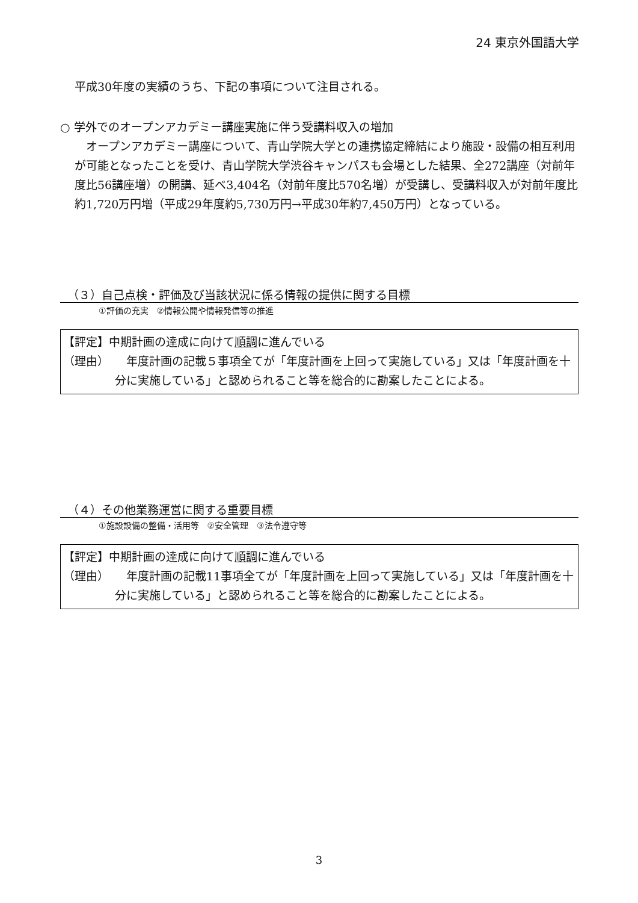24 東京外国語大学
平成30年度の実績のうち、下記の事項について注目される。
○ 学外でのオープンアカデミー講座実施に伴う受講料収入の増加
　オープンアカデミー講座について、青山学院大学との連携協定締結により施設・設備の相互利用が可能となったことを受け、青山学院大学渋谷キャンパスも会場とした結果、全272講座（対前年度比56講座増）の開講、延べ3,404名（対前年度比570名増）が受講し、受講料収入が対前年度比約1,720万円増（平成29年度約5,730万円→平成30年約7,450万円）となっている。
（３）自己点検・評価及び当該状況に係る情報の提供に関する目標
①評価の充実　②情報公開や情報発信等の推進
【評定】中期計画の達成に向けて順調に進んでいる
（理由） 　年度計画の記載５事項全てが「年度計画を上回って実施している」又は「年度計画を十分に実施している」と認められること等を総合的に勘案したことによる。
（４）その他業務運営に関する重要目標
①施設設備の整備・活用等　②安全管理　③法令遵守等
【評定】中期計画の達成に向けて順調に進んでいる
（理由） 　年度計画の記載11事項全てが「年度計画を上回って実施している」又は「年度計画を十分に実施している」と認められること等を総合的に勘案したことによる。
3